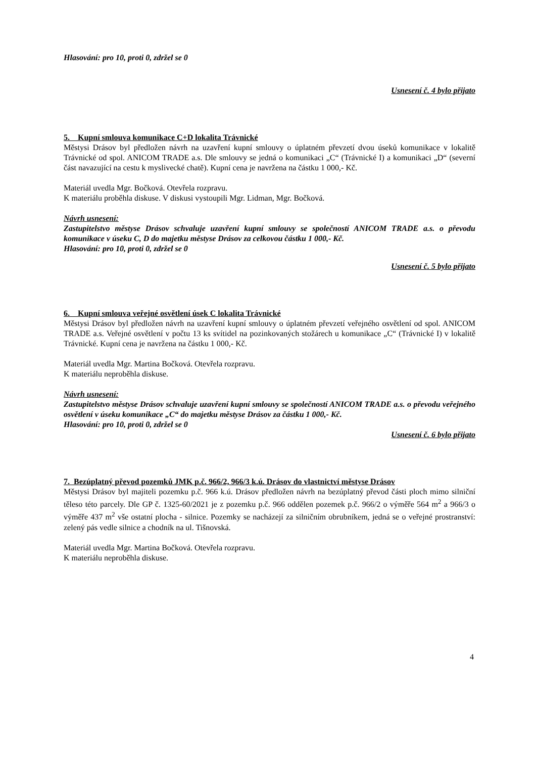Hlasování: pro 10, proti 0, zdržel se 0
Usnesení č. 4 bylo přijato
5. Kupní smlouva komunikace C+D lokalita Trávnické
Městysi Drásov byl předložen návrh na uzavření kupní smlouvy o úplatném převzetí dvou úseků komunikace v lokalitě Trávnické od spol. ANICOM TRADE a.s. Dle smlouvy se jedná o komunikaci „C“ (Trávnické I) a komunikaci „D“ (severní část navazující na cestu k myslivecké chatě). Kupní cena je navržena na částku 1 000,- Kč.
Materiál uvedla Mgr. Bočková. Otevřela rozpravu.
K materiálu proběhla diskuse. V diskusi vystoupili Mgr. Lidman, Mgr. Bočková.
Návrh usnesení:
Zastupitelstvo městyse Drásov schvaluje uzavření kupní smlouvy se společností ANICOM TRADE a.s. o převodu komunikace v úseku C, D do majetku městyse Drásov za celkovou částku 1 000,- Kč.
Hlasování: pro 10, proti 0, zdržel se 0
Usnesení č. 5 bylo přijato
6. Kupní smlouva veřejné osvětlení úsek C lokalita Trávnické
Městysi Drásov byl předložen návrh na uzavření kupní smlouvy o úplatném převzetí veřejného osvětlení od spol. ANICOM TRADE a.s. Veřejné osvětlení v počtu 13 ks svítidel na pozinkovaných stožárech u komunikace „C“ (Trávnické I) v lokalitě Trávnické. Kupní cena je navržena na částku 1 000,- Kč.
Materiál uvedla Mgr. Martina Bočková. Otevřela rozpravu.
K materiálu neproběhla diskuse.
Návrh usnesení:
Zastupitelstvo městyse Drásov schvaluje uzavření kupní smlouvy se společností ANICOM TRADE a.s. o převodu veřejného osvětlení v úseku komunikace „C“ do majetku městyse Drásov za částku 1 000,- Kč.
Hlasování: pro 10, proti 0, zdržel se 0
Usnesení č. 6 bylo přijato
7. Bezúplatný převod pozemků JMK p.č. 966/2, 966/3 k.ú. Drásov do vlastnictví městyse Drásov
Městysi Drásov byl majiteli pozemku p.č. 966 k.ú. Drásov předložen návrh na bezúplatný převod části ploch mimo silniční těleso této parcely. Dle GP č. 1325-60/2021 je z pozemku p.č. 966 oddělen pozemek p.č. 966/2 o výměře 564 m<sup>2</sup> a 966/3 o výměře 437 m<sup>2</sup> vše ostatní plocha - silnice. Pozemky se nacházejí za silničním obrubníkem, jedná se o veřejné prostranství: zelený pás vedle silnice a chodník na ul. Tišnovská.
Materiál uvedla Mgr. Martina Bočková. Otevřela rozpravu.
K materiálu neproběhla diskuse.
4